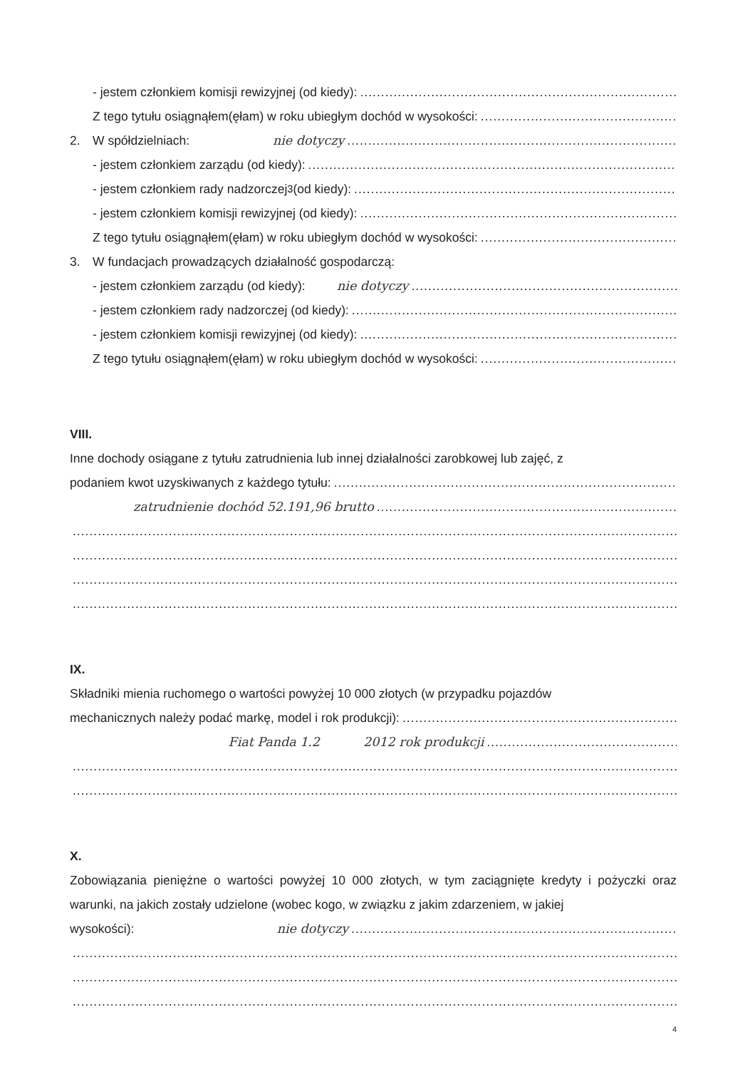- jestem członkiem komisji rewizyjnej (od kiedy):
Z tego tytułu osiągnąłem(ęłam) w roku ubiegłym dochód w wysokości:
2. W spółdzielniach: nie dotyczy
- jestem członkiem zarządu (od kiedy):
- jestem członkiem rady nadzorczej<sup>3</sup> (od kiedy):
- jestem członkiem komisji rewizyjnej (od kiedy):
Z tego tytułu osiągnąłem(ęłam) w roku ubiegłym dochód w wysokości:
3. W fundacjach prowadzących działalność gospodarczą:
- jestem członkiem zarządu (od kiedy): nie dotyczy
- jestem członkiem rady nadzorczej (od kiedy):
- jestem członkiem komisji rewizyjnej (od kiedy):
Z tego tytułu osiągnąłem(ęłam) w roku ubiegłym dochód w wysokości:
VIII.
Inne dochody osiągane z tytułu zatrudnienia lub innej działalności zarobkowej lub zajęć, z
podaniem kwot uzyskiwanych z każdego tytułu:
zatrudnienie dochód 52.191,96 brutto
IX.
Składniki mienia ruchomego o wartości powyżej 10 000 złotych (w przypadku pojazdów
mechanicznych należy podać markę, model i rok produkcji):
Fiat Panda 1.2 2012 rok produkcji
X.
Zobowiązania pieniężne o wartości powyżej 10 000 złotych, w tym zaciągnięte kredyty i pożyczki oraz warunki, na jakich zostały udzielone (wobec kogo, w związku z jakim zdarzeniem, w jakiej
wysokości): nie dotyczy
4